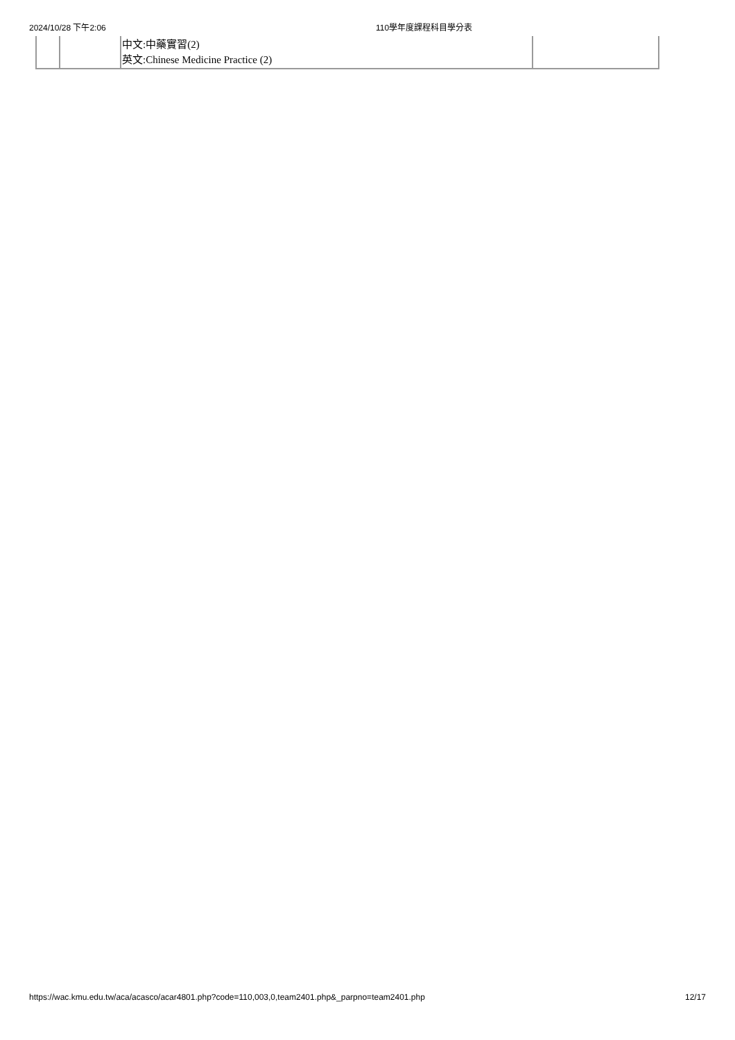2024/10/28 下午2:06 110學年度課程科目學分表
| | | 中文:中藥實習(2) 英文:Chinese Medicine Practice (2) | |
https://wac.kmu.edu.tw/aca/acasco/acar4801.php?code=110,003,0,team2401.php&_parpno=team2401.php 12/17